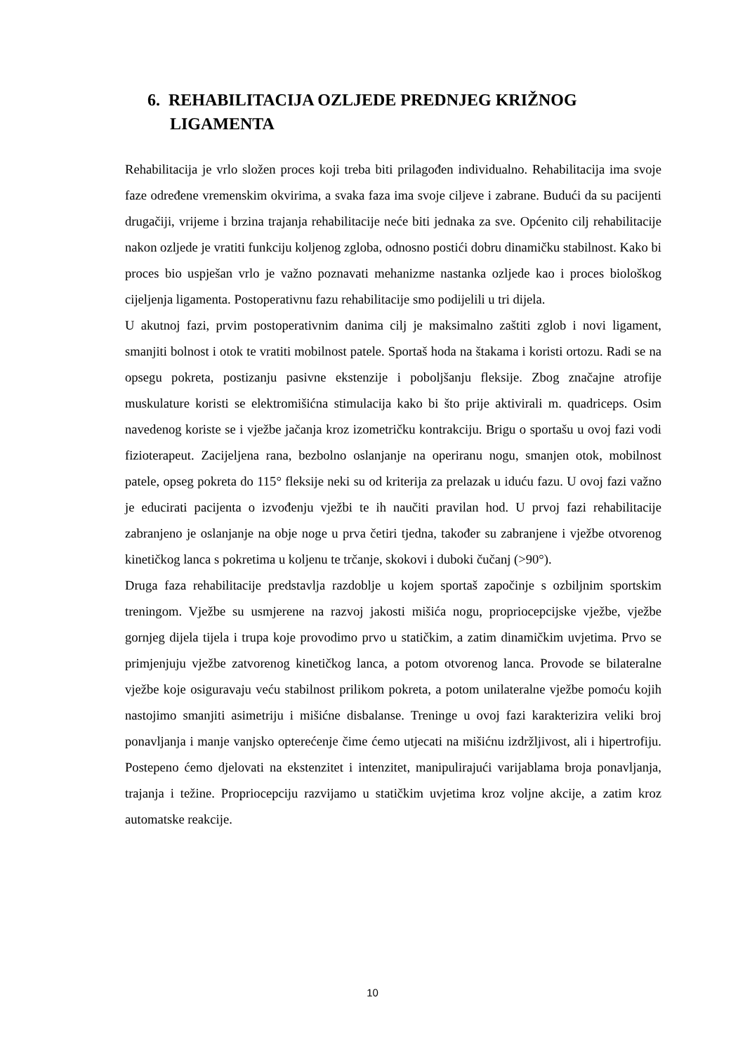6. REHABILITACIJA OZLJEDE PREDNJEG KRIŽNOG LIGAMENTA
Rehabilitacija je vrlo složen proces koji treba biti prilagođen individualno. Rehabilitacija ima svoje faze određene vremenskim okvirima, a svaka faza ima svoje ciljeve i zabrane. Budući da su pacijenti drugačiji, vrijeme i brzina trajanja rehabilitacije neće biti jednaka za sve. Općenito cilj rehabilitacije nakon ozljede je vratiti funkciju koljenog zgloba, odnosno postići dobru dinamičku stabilnost. Kako bi proces bio uspješan vrlo je važno poznavati mehanizme nastanka ozljede kao i proces biološkog cijeljenja ligamenta. Postoperativnu fazu rehabilitacije smo podijelili u tri dijela.
U akutnoj fazi, prvim postoperativnim danima cilj je maksimalno zaštiti zglob i novi ligament, smanjiti bolnost i otok te vratiti mobilnost patele. Sportaš hoda na štakama i koristi ortozu. Radi se na opsegu pokreta, postizanju pasivne ekstenzije i poboljšanju fleksije. Zbog značajne atrofije muskulature koristi se elektromišićna stimulacija kako bi što prije aktivirali m. quadriceps. Osim navedenog koriste se i vježbe jačanja kroz izometričku kontrakciju. Brigu o sportašu u ovoj fazi vodi fizioterapeut. Zacijeljena rana, bezbolno oslanjanje na operiranu nogu, smanjen otok, mobilnost patele, opseg pokreta do 115° fleksije neki su od kriterija za prelazak u iduću fazu. U ovoj fazi važno je educirati pacijenta o izvođenju vježbi te ih naučiti pravilan hod. U prvoj fazi rehabilitacije zabranjeno je oslanjanje na obje noge u prva četiri tjedna, također su zabranjene i vježbe otvorenog kinetičkog lanca s pokretima u koljenu te trčanje, skokovi i duboki čučanj (>90°).
Druga faza rehabilitacije predstavlja razdoblje u kojem sportaš započinje s ozbiljnim sportskim treningom. Vježbe su usmjerene na razvoj jakosti mišića nogu, propriocepcijske vježbe, vježbe gornjeg dijela tijela i trupa koje provodimo prvo u statičkim, a zatim dinamičkim uvjetima. Prvo se primjenjuju vježbe zatvorenog kinetičkog lanca, a potom otvorenog lanca. Provode se bilateralne vježbe koje osiguravaju veću stabilnost prilikom pokreta, a potom unilateralne vježbe pomoću kojih nastojimo smanjiti asimetriju i mišićne disbalanse. Treninge u ovoj fazi karakterizira veliki broj ponavljanja i manje vanjsko opterećenje čime ćemo utjecati na mišićnu izdržljivost, ali i hipertrofiju. Postepeno ćemo djelovati na ekstenzitet i intenzitet, manipulirajući varijablama broja ponavljanja, trajanja i težine. Propriocepciju razvijamo u statičkim uvjetima kroz voljne akcije, a zatim kroz automatske reakcije.
10